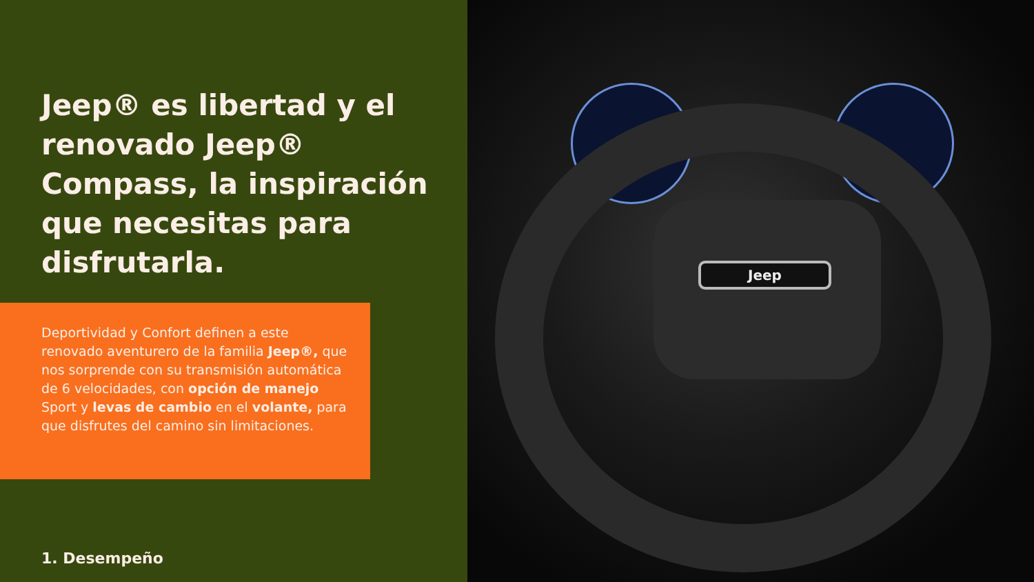Jeep® es libertad y el renovado Jeep® Compass, la inspiración que necesitas para disfrutarla.
Deportividad y Confort definen a este renovado aventurero de la familia Jeep®, que nos sorprende con su transmisión automática de 6 velocidades, con opción de manejo Sport y levas de cambio en el volante, para que disfrutes del camino sin limitaciones.
1. Desempeño
Jeep